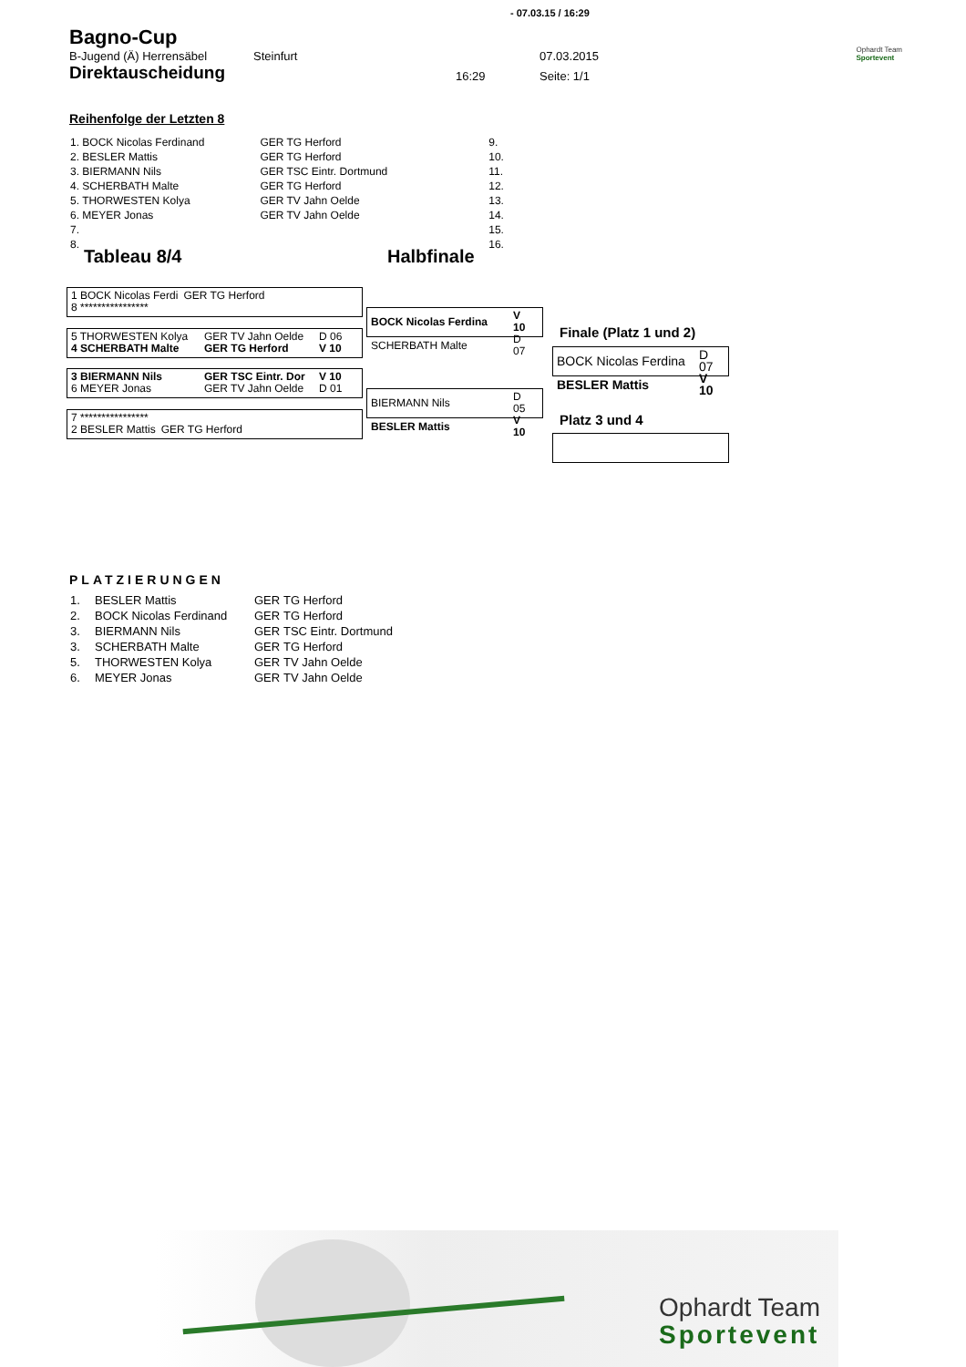- 07.03.15 / 16:29
Bagno-Cup
| B-Jugend (Ä) Herrensäbel | Steinfurt | | 07.03.2015 |
| Direktauscheidung | | 16:29 | Seite: 1/1 |
Ophardt Team
Sportevent
Reihenfolge der Letzten 8
| 1. BOCK Nicolas Ferdinand | GER TG Herford | 9. |
| 2. BESLER Mattis | GER TG Herford | 10. |
| 3. BIERMANN Nils | GER TSC Eintr. Dortmund | 11. |
| 4. SCHERBATH Malte | GER TG Herford | 12. |
| 5. THORWESTEN Kolya | GER TV Jahn Oelde | 13. |
| 6. MEYER Jonas | GER TV Jahn Oelde | 14. |
| 7. | | 15. |
| 8. | | 16. |
Tableau 8/4 Halbfinale
| 1 BOCK Nicolas Ferdi | GER TG Herford |
| 8 **************** | |
| 5 THORWESTEN Kolya | GER TV Jahn Oelde | D 06 |
| 4 SCHERBATH Malte | GER TG Herford | V 10 |
| 3 BIERMANN Nils | GER TSC Eintr. Dor | V 10 |
| 6 MEYER Jonas | GER TV Jahn Oelde | D 01 |
| 7 **************** | |
| 2 BESLER Mattis | GER TG Herford |
| BOCK Nicolas Ferdina | V 10 |
| SCHERBATH Malte | D 07 |
| BIERMANN Nils | D 05 |
| BESLER Mattis | V 10 |
Finale (Platz 1 und 2)
| BOCK Nicolas Ferdina | D 07 |
| BESLER Mattis | V 10 |
Platz 3 und 4
PLATZIERUNGEN
| 1. | BESLER Mattis | GER | TG Herford |
| 2. | BOCK Nicolas Ferdinand | GER | TG Herford |
| 3. | BIERMANN Nils | GER | TSC Eintr. Dortmund |
| 3. | SCHERBATH Malte | GER | TG Herford |
| 5. | THORWESTEN Kolya | GER | TV Jahn Oelde |
| 6. | MEYER Jonas | GER | TV Jahn Oelde |
Ophardt Team
Sportevent